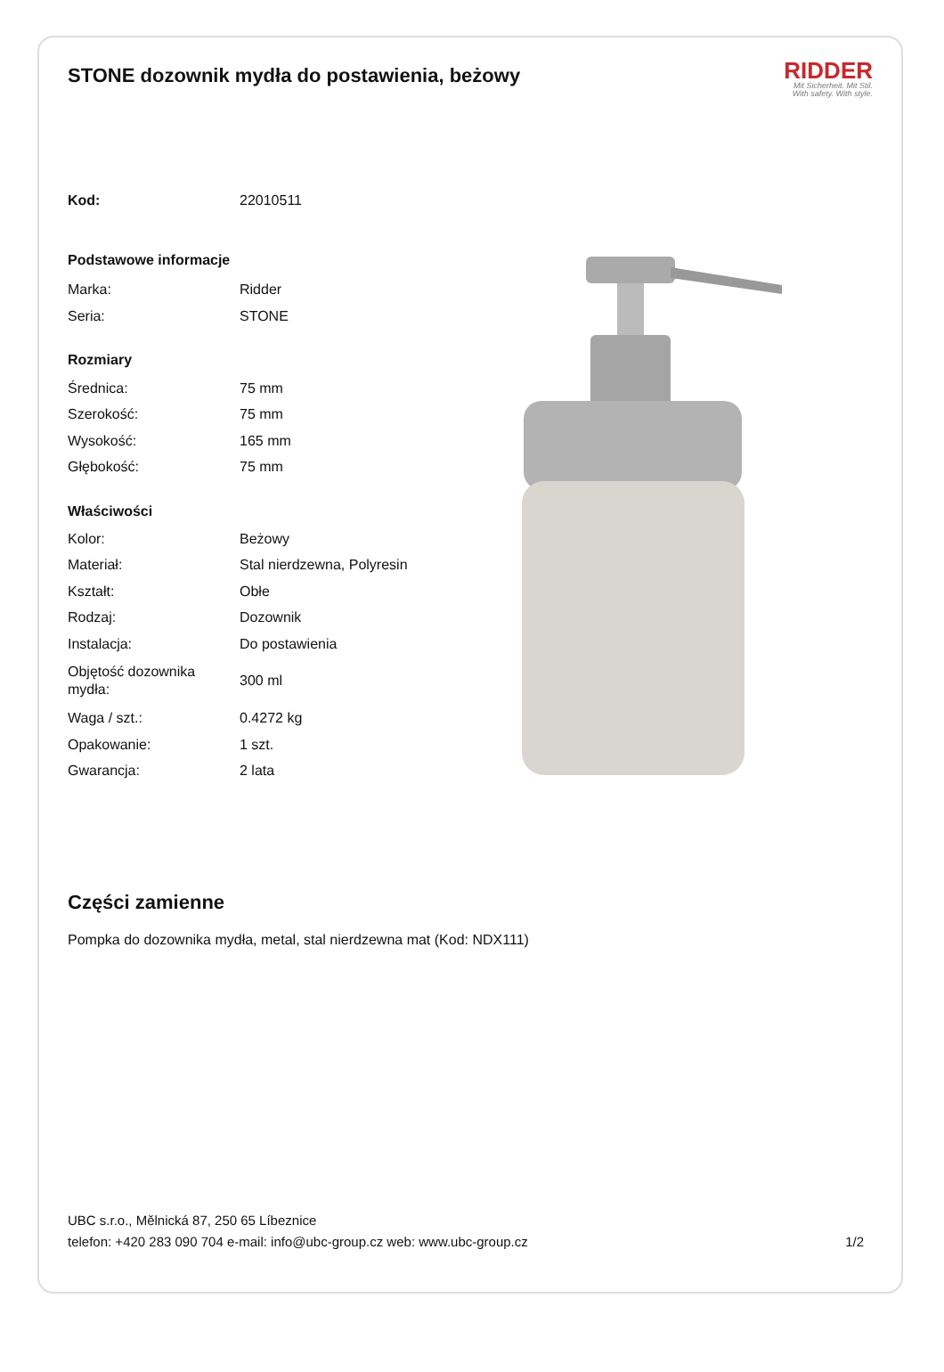STONE dozownik mydła do postawienia, beżowy
RIDDER
Mit Sicherheit. Mit Stil.
With safety. With style.
| Kod: | 22010511 |
| Podstawowe informacje | |
| Marka: | Ridder |
| Seria: | STONE |
| Rozmiary | |
| Średnica: | 75 mm |
| Szerokość: | 75 mm |
| Wysokość: | 165 mm |
| Głębokość: | 75 mm |
| Właściwości | |
| Kolor: | Beżowy |
| Materiał: | Stal nierdzewna, Polyresin |
| Kształt: | Obłe |
| Rodzaj: | Dozownik |
| Instalacja: | Do postawienia |
| Objętość dozownika mydła: | 300 ml |
| Waga / szt.: | 0.4272 kg |
| Opakowanie: | 1 szt. |
| Gwarancja: | 2 lata |
Części zamienne
Pompka do dozownika mydła, metal, stal nierdzewna mat (Kod: NDX111)
UBC s.r.o., Mělnická 87, 250 65 Líbeznice
telefon: +420 283 090 704 e-mail: info@ubc-group.cz web: www.ubc-group.cz 1/2